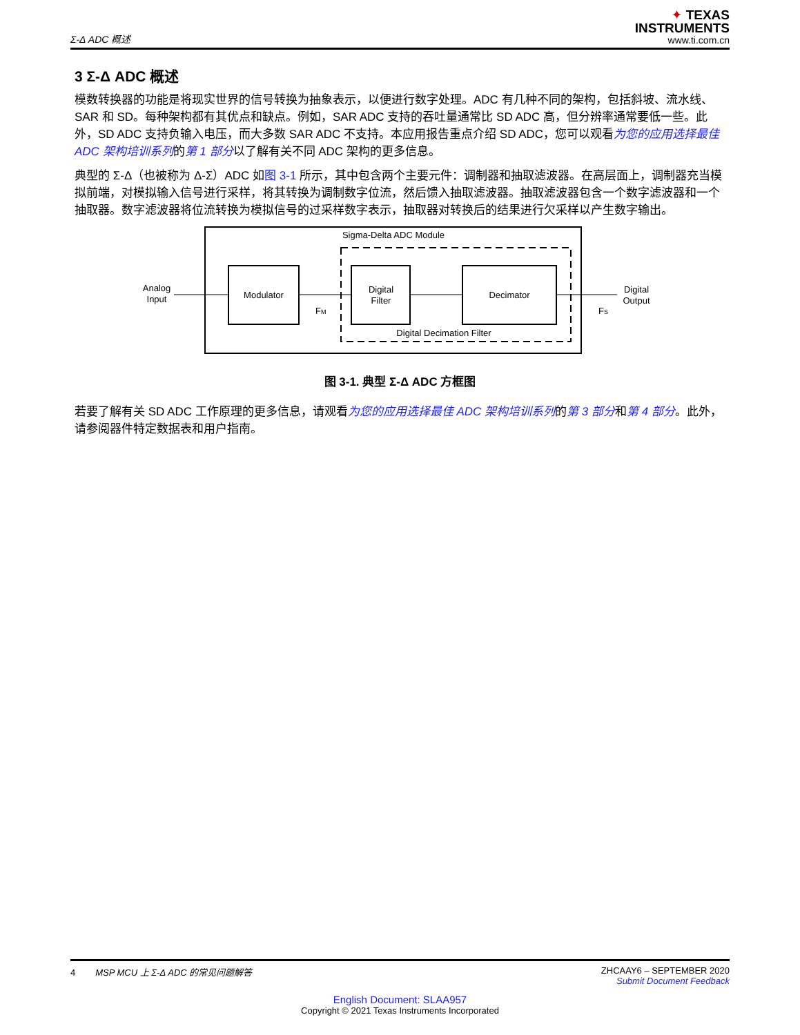Σ-Δ ADC 概述
✦ TEXAS
INSTRUMENTS
www.ti.com.cn
3 Σ-Δ ADC 概述
模数转换器的功能是将现实世界的信号转换为抽象表示，以便进行数字处理。ADC 有几种不同的架构，包括斜坡、流水线、SAR 和 SD。每种架构都有其优点和缺点。例如，SAR ADC 支持的吞吐量通常比 SD ADC 高，但分辨率通常要低一些。此外，SD ADC 支持负输入电压，而大多数 SAR ADC 不支持。本应用报告重点介绍 SD ADC，您可以观看为您的应用选择最佳 ADC 架构培训系列的第 1 部分以了解有关不同 ADC 架构的更多信息。
典型的 Σ-Δ（也被称为 Δ-Σ）ADC 如图 3-1 所示，其中包含两个主要元件：调制器和抽取滤波器。在高层面上，调制器充当模拟前端，对模拟输入信号进行采样，将其转换为调制数字位流，然后馈入抽取滤波器。抽取滤波器包含一个数字滤波器和一个抽取器。数字滤波器将位流转换为模拟信号的过采样数字表示，抽取器对转换后的结果进行欠采样以产生数字输出。
Sigma-Delta ADC Module
Modulator
Digital
Filter
Decimator
Digital Decimation Filter
Analog
Input
Digital
Output
FM
FS
图 3-1. 典型 Σ-Δ ADC 方框图
若要了解有关 SD ADC 工作原理的更多信息，请观看为您的应用选择最佳 ADC 架构培训系列的第 3 部分和第 4 部分。此外，请参阅器件特定数据表和用户指南。
4 MSP MCU 上 Σ-Δ ADC 的常见问题解答 ZHCAAY6 – SEPTEMBER 2020
Submit Document Feedback
English Document: SLAA957
Copyright © 2021 Texas Instruments Incorporated